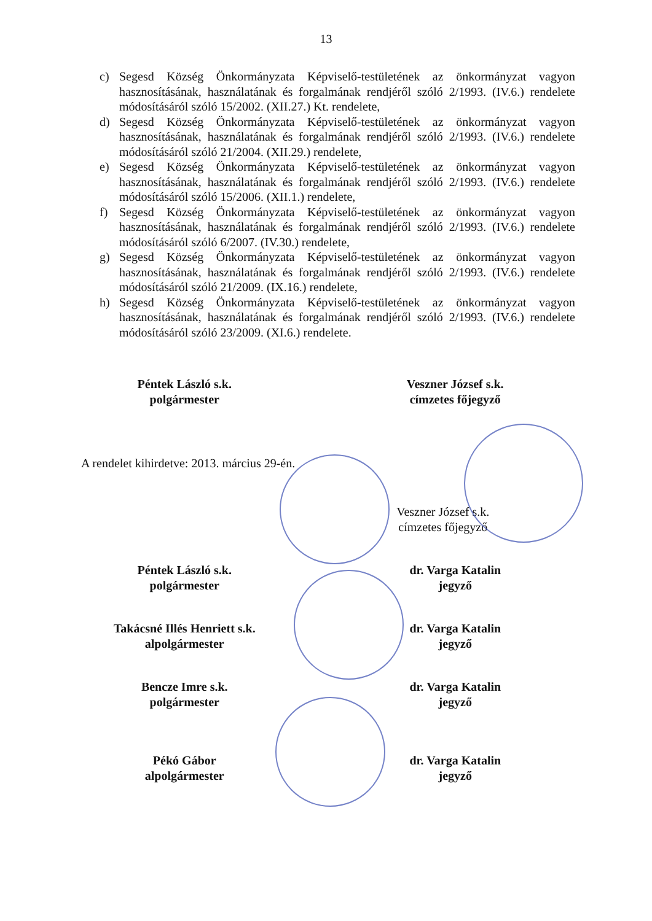13
c) Segesd Község Önkormányzata Képviselő-testületének az önkormányzat vagyon hasznosításának, használatának és forgalmának rendjéről szóló 2/1993. (IV.6.) rendelete módosításáról szóló 15/2002. (XII.27.) Kt. rendelete,
d) Segesd Község Önkormányzata Képviselő-testületének az önkormányzat vagyon hasznosításának, használatának és forgalmának rendjéről szóló 2/1993. (IV.6.) rendelete módosításáról szóló 21/2004. (XII.29.) rendelete,
e) Segesd Község Önkormányzata Képviselő-testületének az önkormányzat vagyon hasznosításának, használatának és forgalmának rendjéről szóló 2/1993. (IV.6.) rendelete módosításáról szóló 15/2006. (XII.1.) rendelete,
f) Segesd Község Önkormányzata Képviselő-testületének az önkormányzat vagyon hasznosításának, használatának és forgalmának rendjéről szóló 2/1993. (IV.6.) rendelete módosításáról szóló 6/2007. (IV.30.) rendelete,
g) Segesd Község Önkormányzata Képviselő-testületének az önkormányzat vagyon hasznosításának, használatának és forgalmának rendjéről szóló 2/1993. (IV.6.) rendelete módosításáról szóló 21/2009. (IX.16.) rendelete,
h) Segesd Község Önkormányzata Képviselő-testületének az önkormányzat vagyon hasznosításának, használatának és forgalmának rendjéről szóló 2/1993. (IV.6.) rendelete módosításáról szóló 23/2009. (XI.6.) rendelete.
Péntek László s.k.
polgármester
Veszner József s.k.
címzetes főjegyző
A rendelet kihirdetve: 2013. március 29-én.
Veszner József s.k.
címzetes főjegyző
Péntek László s.k.
polgármester
dr. Varga Katalin
jegyző
Takácsné Illés Henriett s.k.
alpolgármester
dr. Varga Katalin
jegyző
Bencze Imre s.k.
polgármester
dr. Varga Katalin
jegyző
Pékó Gábor
alpolgármester
dr. Varga Katalin
jegyző